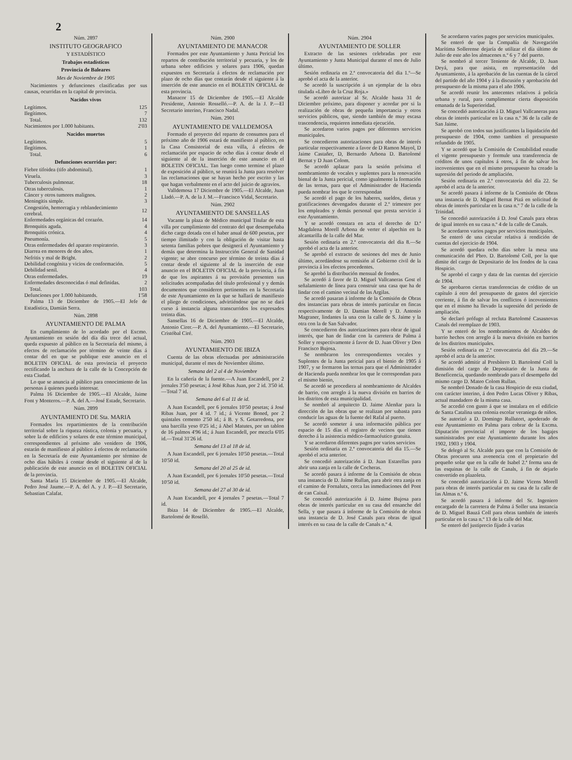2
Núm. 2897
INSTITUTO GEOGRAFICO
Y ESTADÍSTICO
Trabajos estadísticos
Provincia de Baleares
Mes de Noviembre de 1905
Nacimientos y defunciones clasificadas por sus causas, ocurridas en la capital de provincia.
Nacidos vivos
| Legítimos. | 125 |
| Ilegítimos. | 7 |
| Total. | 132 |
| Nacimientos por 1.000 habitants. | 2'03 |
Nacidos muertos
| Legítimos. | 5 |
| Ilegítimos. | 1 |
| Total. | 6 |
Defunciones ocurridas por:
| Fiebre tifoidea (tifo abdominal). | 1 |
| Viruela. | 3 |
| Tuberculosis pulmonar. | 18 |
| Otras tuberculosis. | 1 |
| Cáncer y otros tumores malignos. | 2 |
| Meningitis simple. | 3 |
| Congestión, hemorragia y reblandecimiento cerebral. | 12 |
| Enfermedades orgánicas del corazón. | 14 |
| Bronquitis aguda. | 4 |
| Bronquitis crónica. | 4 |
| Pneumonía. | 5 |
| Otras enfermedades del aparato respiratorio. | 3 |
| Diarrea en menores de dos años. | 1 |
| Nefritis y mal de Bright. | 2 |
| Debilidad congénita y vicios de conformación. | 5 |
| Debilidad senil. | 4 |
| Otras enfermedades. | 19 |
| Enfermedades desconocidas ó mal definidas. | 2 |
| Total. | 103 |
| Defunciones por 1.000 habitantds. | 1'58 |
Palma 13 de Diciembre de 1905.—El Jefe de Estadística, Damián Serra.
Núm. 2898
AYUNTAMIENTO DE PALMA
En cumplimiento de lo acordado por el Excmo. Ayuntamiento en sesión del día día trece del actual, queda expuesto al público en la Secretaría del mismo, á efectos de reclamación por término de veinte días á contar del en que se publique este anuncio en el BOLETIN OFICIAL de esta provincia el proyecto rectificando la anchura de la calle de la Concepción de esta Ciudad.
Lo que se anuncia al público para conocimiento de las personas á quienes pueda interesar.
Palma 16 Diciembre de 1905.—El Alcalde, Jaime Font y Monteros.—P. A. del A.—José Estade, Secretario.
Núm. 2899
AYUNTAMIENTO DE Sta. MARIA
Formados los repartimientos de la contribución territorial sobre la riqueza rústica, colonia y pecuaria, y sobre la de edificios y solares de este término municipal, correspondientes al próximo año venidero de 1906, estarán de manifiesto al público á efectos de reclamación en la Secretaría de este Ayuntamiento por término de ocho días hábiles á contar desde el siguiente al de la publicación de este anuncio en el BOLETIN OFICIAL de la provincia.
Santa María 15 Diciembre de 1905.—El Alcalde, Pedro José Jaume.—P. A. del A. y J. P.—El Secretario, Sebastian Calafat.
Núm. 2900
AYUNTAMIENTO DE MANACOR
Formados por este Ayuntamiento y Junta Pericial los repartos de contribución territorial y pecuaria, y los de urbana sobre edificios y solares para 1906, quedan expuestos en Secretaría á efectos de reclamación por plazo de ocho días que contarán desde el siguiente á la inserción de este anuncio en el BOLETIN OFICIAL de esta provincia.
Manacor 15 de Diciembre de 1905.—El Alcalde Presidente, Antonio Rosselló.—P. A. de la J. P.—El Secretario interino, Francisco Nadal.
Núm. 2901
AYUNTAMIENTO DE VALLDEMOSA
Formado el proyecto del reparto de consumos para el próximo año de 1906 estará de manifiesto al público, en la Casa Consistorial de esta villa, á efectos de reclamación por espacio de ocho días á contar desde el siguiente al de la inserción de este anuncio en el BOLETIN OFICIAL. Tan luego como termine el plazo de exposición al público, se reunirá la Junta para resolver las reclamaciones que se hayan hecho por escrito y las que hagan verbalmente en el acto del juicio de agravios.
Valldemosa 17 Diciembre de 1905.—El Alcalde, Juan Lladó.—P. A. de la J. M.—Francisco Vidal, Secretario.
Núm. 2902
AYUNTAMIENTO DE SANSELLAS
Vacante la plaza de Médico municipal Titular de esta villa por cumplimiento del contrato del que desempeñaba dicho cargo dotada con el haber anual de 600 pesetas, por tiempo ilimitado y con la obligación de visitar hasta setenta familias pobres que designerá el Ayuntamiento y demás que determina la Instrucción General de Sanidad vigente; se abre concurso por término de treinta días á contar desde el siguiente al de la inserción de este anuncio en el BOLETIN OFICIAL de la provincia, á fin de que los aspirantes á su provisión presenten sus solicitudes acompañadas del título profesional y y demás documentos que consideren pertinentes en la Secretaría de este Ayuntamiento en la que se hallará de manifiesto el pliego de condiciones, advirtiéndose que no se dará curso á instancia alguna transcurridos los expresados treinta días.
Sansellas 16 de Diciembre de 1905.—El Alcalde, Antonio Cirer.—P. A. del Ayuntamiento.—El Secretario, Cristóbal Ciré.
Núm. 2903
AYUNTAMIENTO DE IBIZA
Cuenta de las obras efectuadas por administración municipal, durante el mes de Noviembre último.
Semana del 2 al 4 de Noviembre
En la cañería de la fuente.—A Juan Escandell, por 2 jornales 3'50 pesetas; á José Ribas Juan, por 2 id. 3'50 id.—Total 7 id.
Semana del 6 al 11 de id.
A Juan Escandell, por 6 jornales 10'50 pesetas; á José Ribas Juan, por 4 id. 7 id.; á Vicente Boned, por 2 quintales cemento 2'50 id.; á B. y S. Gotarredona, por una barcilla yeso 0'25 id.; á Abel Matutes, por un tablon de 16 palmos 4'96 id.; á Juan Escandell, por mezcla 6'05 id.—Total 31'26 id.
Semana del 13 al 18 de id.
A Juan Escandell, por 6 jornales 10'50 pesetas.—Total 10'50 id.
Semana del 20 al 25 de id.
A Juan Escandell, por 6 jornales 10'50 pesetas.—Total 10'50 id.
Semana del 27 al 30 de id.
A Juan Escandell, por 4 jornales 7 pesetas.—Total 7 id.
Ibiza 14 de Diciembre de 1905.—El Alcalde, Bartolomé de Roselló.
Núm. 2904
AYUNTAMIENTO DE SOLLER
Extracto de las sesiones celebradas por este Ayuntamiento y Junta Municipal durante el mes de Julio último.
Sesión ordinaria en 2.ª convocatoria del dia 1.º—Se aprobó el acta de la anterior.
Se acordó la suscripción á un ejemplar de la obra titulada «Libro de la Cruz Roja.»
Se acordó autorizar al Sr. Alcalde hasta 31 de Diciembre próximo, para disponer y acordar por si la realización de obras de pequeña importancia y otros servicios públicos, que, siendo también de muy escasa trascendencia, requieren inmediata ejecución.
Se acordaron varios pagos por diferentes servicios municipales.
Se concedieron autorizaciones para obras de interés particular respectivamente a favor de D Ramon Mayol, D Jaime Castañer, D, Bernardo Arbona D. Bartolomé Bernat y D Juan Colom.
Se acordó aplazar para la sesión próxima el nombramiento de vocales y suplentes para la renovación bienal de la Junta pericial, como igualmente la formación de las ternas, para que el Administrador de Hacienda pueda nombrar los que le correspondan
Se acordó el pago de los haberes, sueldos, dietas y gratificaciones devengados durante el 2.º trimestre por los empleados y demás personal que presta servicio á este Ayuntamiento.
Y se acordó constara en acta el derecho de D.ª Magdalena Morell Arbona de verter el alpechin en la alcantarilla de la calle del Mar.
Sesión ordinaria en 2.ª convocatoria del dia 8.—Se aprobó el acta de la anterior.
Se aprobó el extracto de sesiones del mes de Junio último, acordándose su remisión al Gobierno civil de la provincia á los efectos procedentes.
Se aprobó la distribución mensual de fondos.
Se acordó á favor de D. Miguel Vallcaneras Gost el señalamiento de línea para construir una casa que ha de lindar con el camino vecinal de las Argilas.
Se acordó pasaran á informe de la Comisión de Obras dos instancias para obras de interés particular en fincas respectivamente de D. Damian Morell y D. Antonio Magraner, lindantes la una con la calle de S. Jaime y la otra con la de San Salvador.
Se concedieron dos autorizaciones para obrar de igual interés, que han de lindar con la carretera de Palma á Soller y respectivamente á favor de D. Juan Oliver y Don Francisco Bujosa.
Se nombraron los correspondientes vocales y Suplentes de la Junta pericial para el bienio de 1905 á 1907, y se formaron las ternas para que el Administrador de Hacienda pueda nombrar los que le correspondan para el mismo bienio,
Se acordó se procediera al nombramiento de Alcaldes de barrio, con arreglo á la nueva división en barrios de los distritos de esta municipalidad.
Se nombró al arquitecto D. Jaime Alenñar para la dirección de las obras que se realizan por subasta para conducir las aguas de la fuente del Rafal al puerto.
Se acordó someter á una información pública por espacio de 15 días el registro de vecinos que tienen derecho á la asistencia médico-farmacéutico gratuita.
Y se acordaron diferentes pagos por varios servicios
Sesión ordinaria en 2.ª convocatoria del dia 15.—Se aprobó el acta anterior.
Se concedió autorización á D. Juan Estarellas para abrir una zanja en la calle de Cocheras.
Se acordó pasara á informe de la Comisión de obras una instancia de D. Jaime Rullan, para abrir otra zanja en el camino de Fornalutx, cerca las inmediaciones del Pont de can Caixal.
Se concedió autorización á D. Jaime Bujosa para obras de interés particular en su casa del ensanche del Sella, y que pasara á informe de la Comisión de obras una instancia de D. José Canals para obras de igual interés en su casa de la calle de Canals n.º 4.
Se acordaron varios pagos por servicios municipales.
Se enteró de que la Compañía de Navegación Marítima Sollerense dejaría de utilizar el día último de Julio de este año los almacenes n.º 6 y 7 del puerto.
Se nombró al tercer Teniente de Alcalde, D. Juan Deyá, para que asista, en representación del Ayuntamiento, á la aprobación de las cuentas de la cárcel del partido del año 1904 y á la discusión y aprobación del presupuesto de la misma para el año 1906.
Se acordó reunir los antecentes relativos á policía urbana y rural, para cumplimentar cierta disposición emanada de la Superioridad.
Se concedió autorización á D. Miguel Vallcaneras para obras de interés particular en la casa n.º 36 de la calle de San Jaime.
Se aprobó con todos sus justificantes la liquidación del presupuesto de 1904, como tambien el presupuesto refundido de 1905.
Y se acordó que la Comisión de Contabilidad estudie el vigente presupuesto y formule una transferencia de créditos de unos capítulos á otros, á fin de salvar los incovenientes que en el mismo presupuesto ha creado la supresión del periodo de ampliación.
Sesión ordinaria en 2.ª convocatoria del día 22. Se aprobó el acta de la anterior.
Se acordó pasara á informe de la Comisión de Obras una instancia de D. Miguel Bernat Pizá en solicitud de obras de interés particular en la casa n.º 7 de la calle de la Trinidad.
Se concedió autorización á D. José Canals para obras de igual interés en su casa n.º 4 de la calle de Canals.
Se acordaron varios pagos por servicios municipales.
Se enteró de una circular relativa á rendición de cuentas del ejercicio de 1904.
Se acordó quedara ocho días sobre la mesa una comunicación del Pbro. D. Bartolomé Coll, por la que dimite del cargo de Depositario de los fondos de la casa Hospicio.
Se aprobó el cargo y data de las cuentas del ejercicio de 1904.
Se aprobaron ciertas transferencias de crédito de un capítulo á otro del presupuesto de gastos del ejercicio corriente, á fin de salvar los conflictos ó incovenientes que en el mismo ha llevado la supresión del período de ampliación.
Se declaró prófugo al recluta Bartolomé Casasnovas Canals del reemplazo de 1903.
Y se enteró de los nombramientos de Alcaldes de barrio hechos con arreglo á la nueva división en barrios de los distritos municipales.
Sesión ordinaria en 2.ª convocatoria del día 29.—Se aprobó el acta de la anterior.
Se acordó admitir al Presbítero D. Bartolomé Coll la dimisión del cargo de Depositario de la Junta de Beneficencia, quedando nombrado para el desempeño del mismo cargo D. Mateo Colom Rullan.
Se nombró Donado de la casa Hospicio de esta ciudad, con carácter interino, á don Pedro Lucas Oliver y Ribas, actual mandadero de la misma casa.
Se accedió con gusto á que se instalara en el edificio de Santa Catalina una colonia escolar veraniega de niños.
Se autorizó a D. Domingo Rullutort, apoderado de este Ayuntamiento en Palma para cobrar de la Excma. Diputación provincial el importe de los bagajes suministrados por este Ayuntamiento durante los años 1902, 1903 y 1904.
Se delegó al Sr. Alcalde para que con la Comisión de Obras procuren una avenencia con el propietario del pequeño solar que en la calle de Isabel 2.ª forma una de las esquinas de la calle de Canals, á fin de dejarlo convertido en plazoleta.
Se concedió autorización á D. Jaime Vicens Morell para obras de interés particular en su casa de la calle de las Almas n.º 6.
Se acordó pasara á informe del Sr. Ingeniero encargado de la carretera de Palma á Soller una instancia de D. Miguel Bauzá Coll para obras también de interés particular en la casa n.º 13 de la calle del Mar.
Se enteró del justiprecio fijado á varias